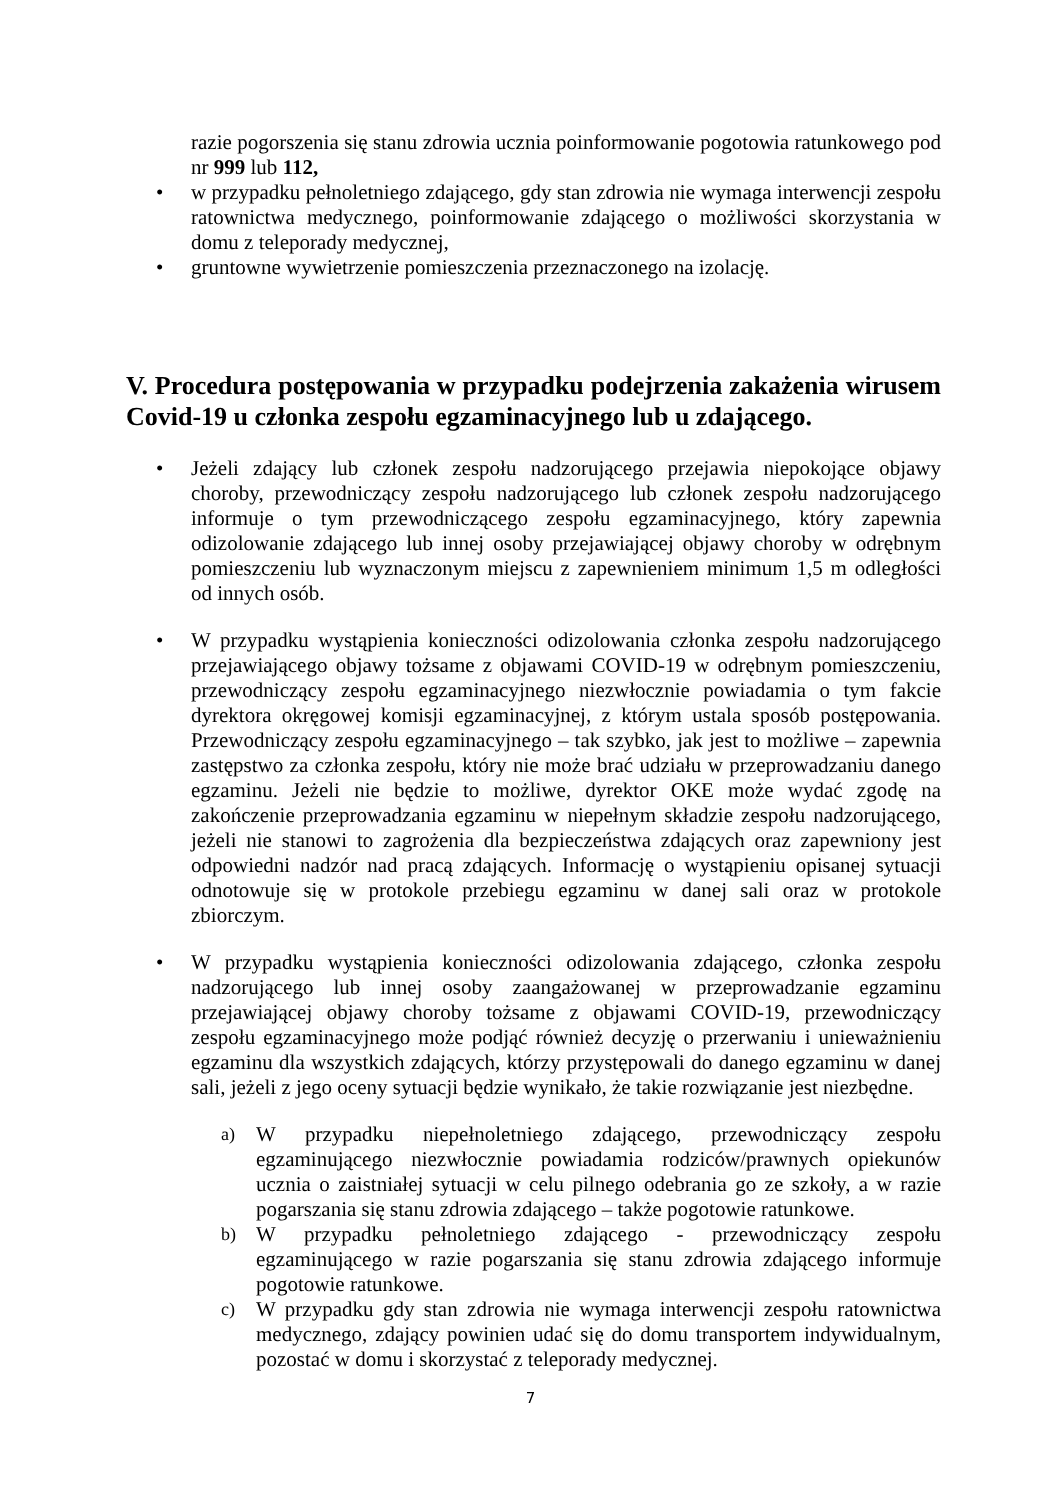razie pogorszenia się stanu zdrowia ucznia poinformowanie pogotowia ratunkowego pod nr 999 lub 112,
• w przypadku pełnoletniego zdającego, gdy stan zdrowia nie wymaga interwencji zespołu ratownictwa medycznego, poinformowanie zdającego o możliwości skorzystania w domu z teleporady medycznej,
• gruntowne wywietrzenie pomieszczenia przeznaczonego na izolację.
V. Procedura postępowania w przypadku podejrzenia zakażenia wirusem Covid-19 u członka zespołu egzaminacyjnego lub u zdającego.
• Jeżeli zdający lub członek zespołu nadzorującego przejawia niepokojące objawy choroby, przewodniczący zespołu nadzorującego lub członek zespołu nadzorującego informuje o tym przewodniczącego zespołu egzaminacyjnego, który zapewnia odizolowanie zdającego lub innej osoby przejawiającej objawy choroby w odrębnym pomieszczeniu lub wyznaczonym miejscu z zapewnieniem minimum 1,5 m odległości od innych osób.
• W przypadku wystąpienia konieczności odizolowania członka zespołu nadzorującego przejawiającego objawy tożsame z objawami COVID-19 w odrębnym pomieszczeniu, przewodniczący zespołu egzaminacyjnego niezwłocznie powiadamia o tym fakcie dyrektora okręgowej komisji egzaminacyjnej, z którym ustala sposób postępowania. Przewodniczący zespołu egzaminacyjnego – tak szybko, jak jest to możliwe – zapewnia zastępstwo za członka zespołu, który nie może brać udziału w przeprowadzaniu danego egzaminu. Jeżeli nie będzie to możliwe, dyrektor OKE może wydać zgodę na zakończenie przeprowadzania egzaminu w niepełnym składzie zespołu nadzorującego, jeżeli nie stanowi to zagrożenia dla bezpieczeństwa zdających oraz zapewniony jest odpowiedni nadzór nad pracą zdających. Informację o wystąpieniu opisanej sytuacji odnotowuje się w protokole przebiegu egzaminu w danej sali oraz w protokole zbiorczym.
• W przypadku wystąpienia konieczności odizolowania zdającego, członka zespołu nadzorującego lub innej osoby zaangażowanej w przeprowadzanie egzaminu przejawiającej objawy choroby tożsame z objawami COVID-19, przewodniczący zespołu egzaminacyjnego może podjąć również decyzję o przerwaniu i unieważnieniu egzaminu dla wszystkich zdających, którzy przystępowali do danego egzaminu w danej sali, jeżeli z jego oceny sytuacji będzie wynikało, że takie rozwiązanie jest niezbędne.
a) W przypadku niepełnoletniego zdającego, przewodniczący zespołu egzaminującego niezwłocznie powiadamia rodziców/prawnych opiekunów ucznia o zaistniałej sytuacji w celu pilnego odebrania go ze szkoły, a w razie pogarszania się stanu zdrowia zdającego – także pogotowie ratunkowe.
b) W przypadku pełnoletniego zdającego - przewodniczący zespołu egzaminującego w razie pogarszania się stanu zdrowia zdającego informuje pogotowie ratunkowe.
c) W przypadku gdy stan zdrowia nie wymaga interwencji zespołu ratownictwa medycznego, zdający powinien udać się do domu transportem indywidualnym, pozostać w domu i skorzystać z teleporady medycznej.
7